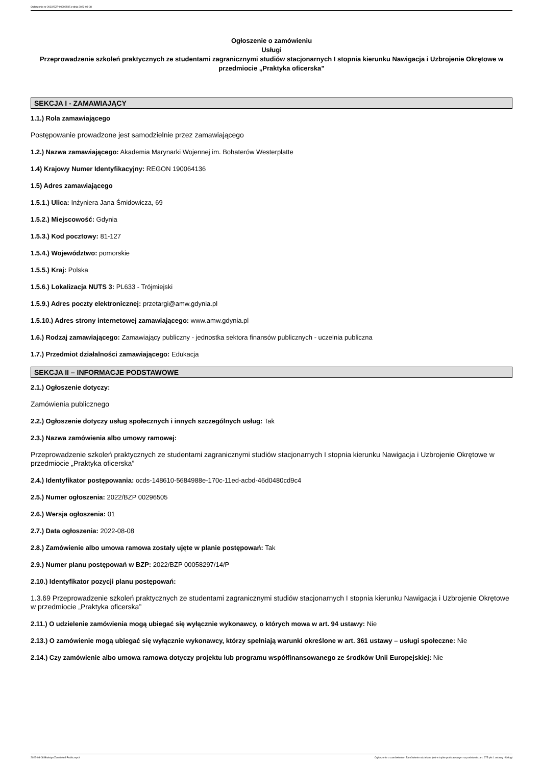Ogłoszenie nr 2022/BZP 00296505 z dnia 2022-08-08
Ogłoszenie o zamówieniu
Usługi
Przeprowadzenie szkoleń praktycznych ze studentami zagranicznymi studiów stacjonarnych I stopnia kierunku Nawigacja i Uzbrojenie Okrętowe w przedmiocie „Praktyka oficerska”
SEKCJA I - ZAMAWIAJĄCY
1.1.) Rola zamawiającego
Postępowanie prowadzone jest samodzielnie przez zamawiającego
1.2.) Nazwa zamawiającego: Akademia Marynarki Wojennej im. Bohaterów Westerplatte
1.4) Krajowy Numer Identyfikacyjny: REGON 190064136
1.5) Adres zamawiającego
1.5.1.) Ulica: Inżyniera Jana Śmidowicza, 69
1.5.2.) Miejscowość: Gdynia
1.5.3.) Kod pocztowy: 81-127
1.5.4.) Województwo: pomorskie
1.5.5.) Kraj: Polska
1.5.6.) Lokalizacja NUTS 3: PL633 - Trójmiejski
1.5.9.) Adres poczty elektronicznej: przetargi@amw.gdynia.pl
1.5.10.) Adres strony internetowej zamawiającego: www.amw.gdynia.pl
1.6.) Rodzaj zamawiającego: Zamawiający publiczny - jednostka sektora finansów publicznych - uczelnia publiczna
1.7.) Przedmiot działalności zamawiającego: Edukacja
SEKCJA II – INFORMACJE PODSTAWOWE
2.1.) Ogłoszenie dotyczy:
Zamówienia publicznego
2.2.) Ogłoszenie dotyczy usług społecznych i innych szczególnych usług: Tak
2.3.) Nazwa zamówienia albo umowy ramowej:
Przeprowadzenie szkoleń praktycznych ze studentami zagranicznymi studiów stacjonarnych I stopnia kierunku Nawigacja i Uzbrojenie Okrętowe w przedmiocie „Praktyka oficerska”
2.4.) Identyfikator postępowania: ocds-148610-5684988e-170c-11ed-acbd-46d0480cd9c4
2.5.) Numer ogłoszenia: 2022/BZP 00296505
2.6.) Wersja ogłoszenia: 01
2.7.) Data ogłoszenia: 2022-08-08
2.8.) Zamówienie albo umowa ramowa zostały ujęte w planie postępowań: Tak
2.9.) Numer planu postępowań w BZP: 2022/BZP 00058297/14/P
2.10.) Identyfikator pozycji planu postępowań:
1.3.69 Przeprowadzenie szkoleń praktycznych ze studentami zagranicznymi studiów stacjonarnych I stopnia kierunku Nawigacja i Uzbrojenie Okrętowe w przedmiocie „Praktyka oficerska”
2.11.) O udzielenie zamówienia mogą ubiegać się wyłącznie wykonawcy, o których mowa w art. 94 ustawy: Nie
2.13.) O zamówienie mogą ubiegać się wyłącznie wykonawcy, którzy spełniają warunki określone w art. 361 ustawy – usługi społeczne: Nie
2.14.) Czy zamówienie albo umowa ramowa dotyczy projektu lub programu współfinansowanego ze środków Unii Europejskiej: Nie
2022-08-08 Biuletyn Zamówień Publicznych Ogłoszenie o zamówieniu - Zamówienie udzielane jest w trybie podstawowym na podstawie: art. 275 pkt 1 ustawy - Usługi